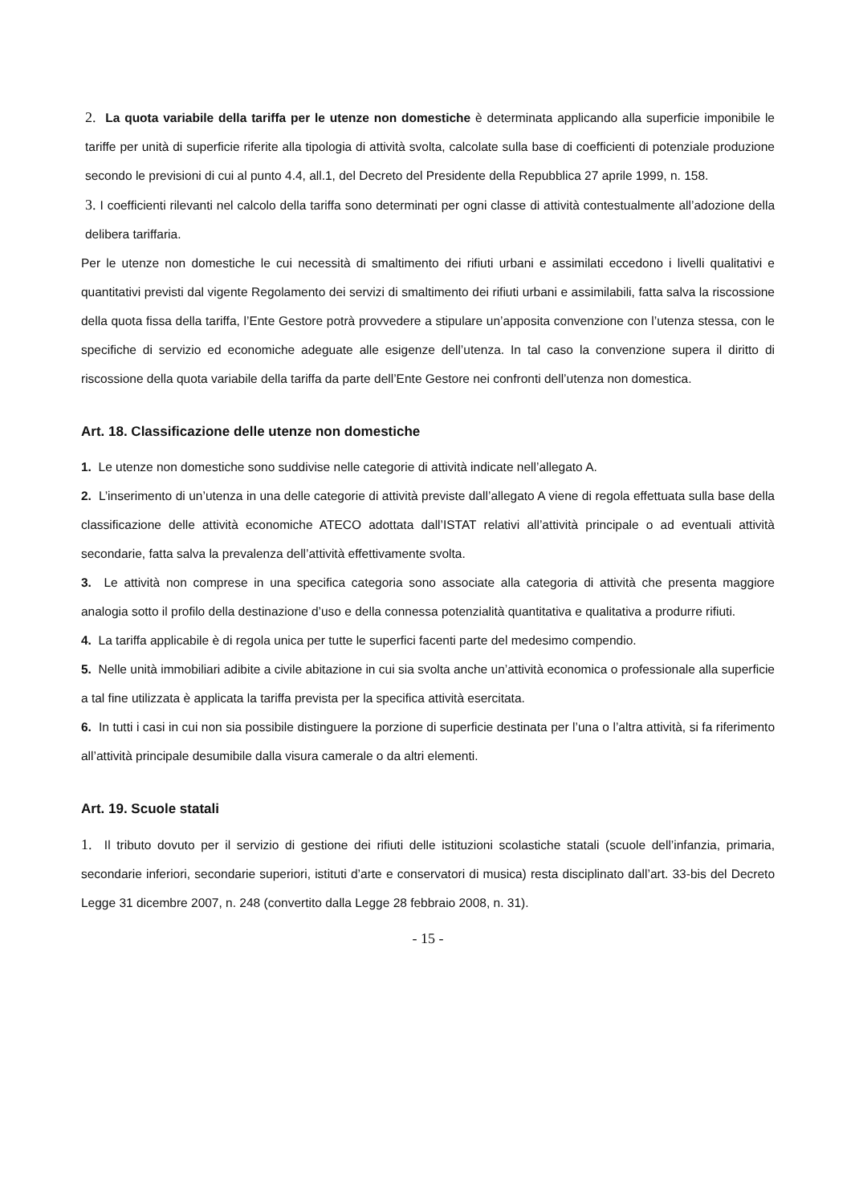2. La quota variabile della tariffa per le utenze non domestiche è determinata applicando alla superficie imponibile le tariffe per unità di superficie riferite alla tipologia di attività svolta, calcolate sulla base di coefficienti di potenziale produzione secondo le previsioni di cui al punto 4.4, all.1, del Decreto del Presidente della Repubblica 27 aprile 1999, n. 158.
3. I coefficienti rilevanti nel calcolo della tariffa sono determinati per ogni classe di attività contestualmente all’adozione della delibera tariffaria.
Per le utenze non domestiche le cui necessità di smaltimento dei rifiuti urbani e assimilati eccedono i livelli qualitativi e quantitativi previsti dal vigente Regolamento dei servizi di smaltimento dei rifiuti urbani e assimilabili, fatta salva la riscossione della quota fissa della tariffa, l’Ente Gestore potrà provvedere a stipulare un’apposita convenzione con l’utenza stessa, con le specifiche di servizio ed economiche adeguate alle esigenze dell’utenza. In tal caso la convenzione supera il diritto di riscossione della quota variabile della tariffa da parte dell’Ente Gestore nei confronti dell’utenza non domestica.
Art. 18. Classificazione delle utenze non domestiche
1. Le utenze non domestiche sono suddivise nelle categorie di attività indicate nell’allegato A.
2. L’inserimento di un’utenza in una delle categorie di attività previste dall’allegato A viene di regola effettuata sulla base della classificazione delle attività economiche ATECO adottata dall’ISTAT relativi all’attività principale o ad eventuali attività secondarie, fatta salva la prevalenza dell’attività effettivamente svolta.
3. Le attività non comprese in una specifica categoria sono associate alla categoria di attività che presenta maggiore analogia sotto il profilo della destinazione d’uso e della connessa potenzialità quantitativa e qualitativa a produrre rifiuti.
4. La tariffa applicabile è di regola unica per tutte le superfici facenti parte del medesimo compendio.
5. Nelle unità immobiliari adibite a civile abitazione in cui sia svolta anche un’attività economica o professionale alla superficie a tal fine utilizzata è applicata la tariffa prevista per la specifica attività esercitata.
6. In tutti i casi in cui non sia possibile distinguere la porzione di superficie destinata per l’una o l’altra attività, si fa riferimento all’attività principale desumibile dalla visura camerale o da altri elementi.
Art. 19. Scuole statali
1. Il tributo dovuto per il servizio di gestione dei rifiuti delle istituzioni scolastiche statali (scuole dell’infanzia, primaria, secondarie inferiori, secondarie superiori, istituti d’arte e conservatori di musica) resta disciplinato dall’art. 33-bis del Decreto Legge 31 dicembre 2007, n. 248 (convertito dalla Legge 28 febbraio 2008, n. 31).
- 15 -